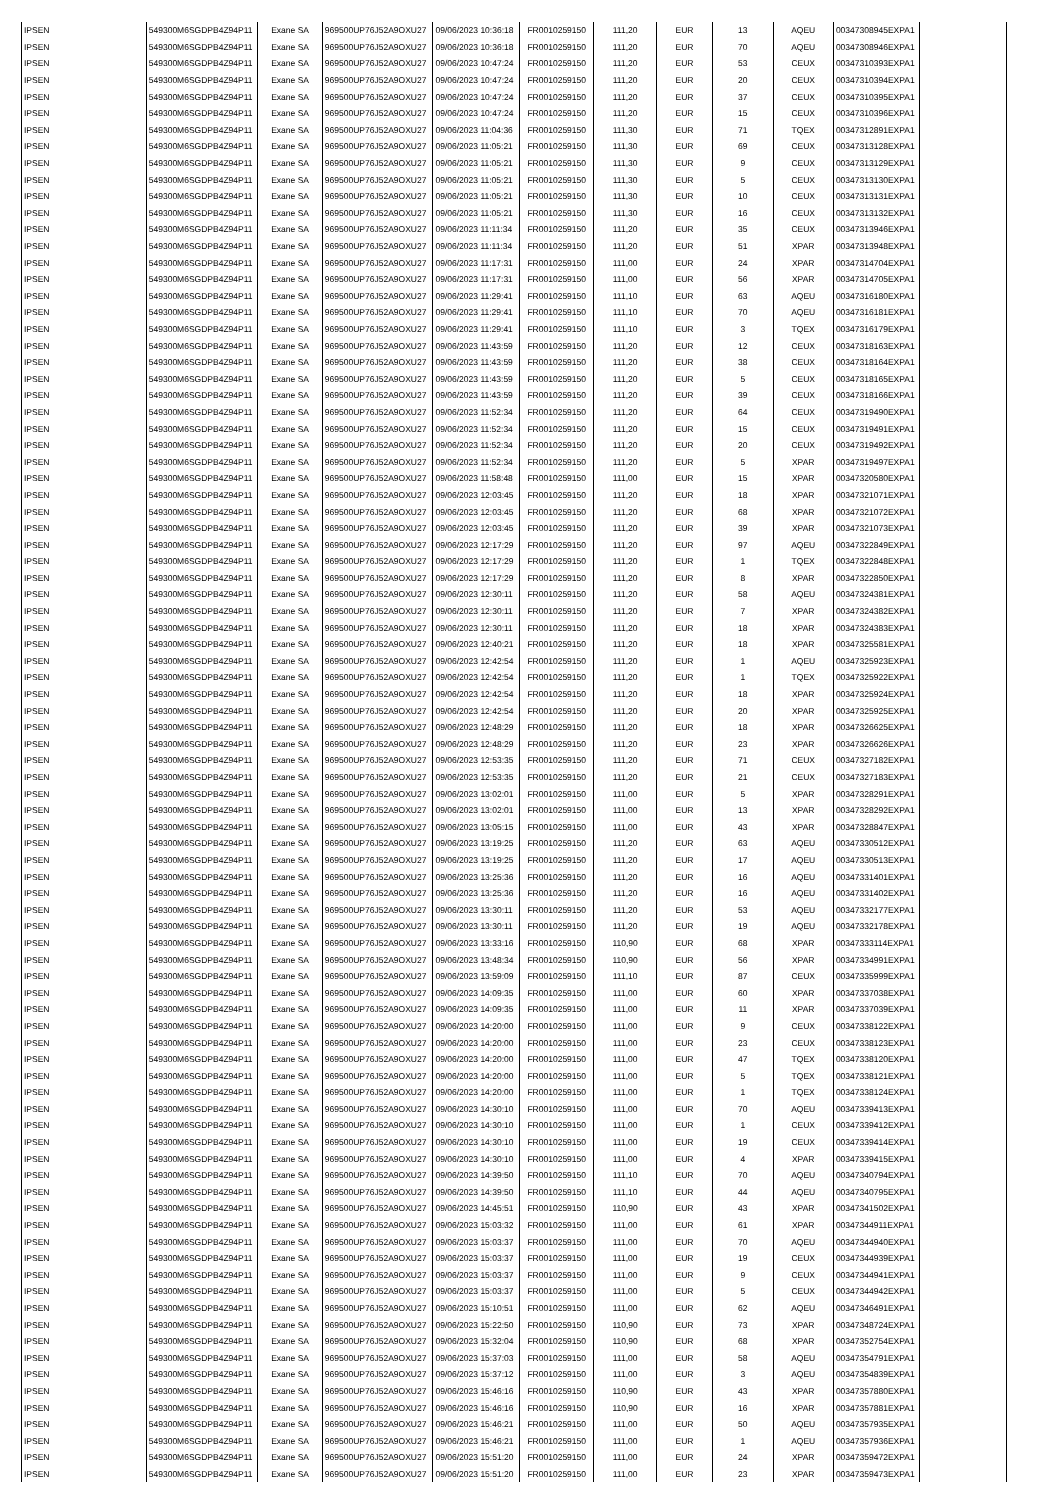| IPSEN | 549300M6SGDPB4Z94P11 | Exane SA | 969500UP76J52A9OXU27 | 09/06/2023 10:36:18 | FR0010259150 | 111,20 | EUR | 13 | AQEU | 00347308945EXPA1 | |
| IPSEN | 549300M6SGDPB4Z94P11 | Exane SA | 969500UP76J52A9OXU27 | 09/06/2023 10:36:18 | FR0010259150 | 111,20 | EUR | 70 | AQEU | 00347308946EXPA1 | |
| IPSEN | 549300M6SGDPB4Z94P11 | Exane SA | 969500UP76J52A9OXU27 | 09/06/2023 10:47:24 | FR0010259150 | 111,20 | EUR | 53 | CEUX | 00347310393EXPA1 | |
| IPSEN | 549300M6SGDPB4Z94P11 | Exane SA | 969500UP76J52A9OXU27 | 09/06/2023 10:47:24 | FR0010259150 | 111,20 | EUR | 20 | CEUX | 00347310394EXPA1 | |
| IPSEN | 549300M6SGDPB4Z94P11 | Exane SA | 969500UP76J52A9OXU27 | 09/06/2023 10:47:24 | FR0010259150 | 111,20 | EUR | 37 | CEUX | 00347310395EXPA1 | |
| IPSEN | 549300M6SGDPB4Z94P11 | Exane SA | 969500UP76J52A9OXU27 | 09/06/2023 10:47:24 | FR0010259150 | 111,20 | EUR | 15 | CEUX | 00347310396EXPA1 | |
| IPSEN | 549300M6SGDPB4Z94P11 | Exane SA | 969500UP76J52A9OXU27 | 09/06/2023 11:04:36 | FR0010259150 | 111,30 | EUR | 71 | TQEX | 00347312891EXPA1 | |
| IPSEN | 549300M6SGDPB4Z94P11 | Exane SA | 969500UP76J52A9OXU27 | 09/06/2023 11:05:21 | FR0010259150 | 111,30 | EUR | 69 | CEUX | 00347313128EXPA1 | |
| IPSEN | 549300M6SGDPB4Z94P11 | Exane SA | 969500UP76J52A9OXU27 | 09/06/2023 11:05:21 | FR0010259150 | 111,30 | EUR | 9 | CEUX | 00347313129EXPA1 | |
| IPSEN | 549300M6SGDPB4Z94P11 | Exane SA | 969500UP76J52A9OXU27 | 09/06/2023 11:05:21 | FR0010259150 | 111,30 | EUR | 5 | CEUX | 00347313130EXPA1 | |
| IPSEN | 549300M6SGDPB4Z94P11 | Exane SA | 969500UP76J52A9OXU27 | 09/06/2023 11:05:21 | FR0010259150 | 111,30 | EUR | 10 | CEUX | 00347313131EXPA1 | |
| IPSEN | 549300M6SGDPB4Z94P11 | Exane SA | 969500UP76J52A9OXU27 | 09/06/2023 11:05:21 | FR0010259150 | 111,30 | EUR | 16 | CEUX | 00347313132EXPA1 | |
| IPSEN | 549300M6SGDPB4Z94P11 | Exane SA | 969500UP76J52A9OXU27 | 09/06/2023 11:11:34 | FR0010259150 | 111,20 | EUR | 35 | CEUX | 00347313946EXPA1 | |
| IPSEN | 549300M6SGDPB4Z94P11 | Exane SA | 969500UP76J52A9OXU27 | 09/06/2023 11:11:34 | FR0010259150 | 111,20 | EUR | 51 | XPAR | 00347313948EXPA1 | |
| IPSEN | 549300M6SGDPB4Z94P11 | Exane SA | 969500UP76J52A9OXU27 | 09/06/2023 11:17:31 | FR0010259150 | 111,00 | EUR | 24 | XPAR | 00347314704EXPA1 | |
| IPSEN | 549300M6SGDPB4Z94P11 | Exane SA | 969500UP76J52A9OXU27 | 09/06/2023 11:17:31 | FR0010259150 | 111,00 | EUR | 56 | XPAR | 00347314705EXPA1 | |
| IPSEN | 549300M6SGDPB4Z94P11 | Exane SA | 969500UP76J52A9OXU27 | 09/06/2023 11:29:41 | FR0010259150 | 111,10 | EUR | 63 | AQEU | 00347316180EXPA1 | |
| IPSEN | 549300M6SGDPB4Z94P11 | Exane SA | 969500UP76J52A9OXU27 | 09/06/2023 11:29:41 | FR0010259150 | 111,10 | EUR | 70 | AQEU | 00347316181EXPA1 | |
| IPSEN | 549300M6SGDPB4Z94P11 | Exane SA | 969500UP76J52A9OXU27 | 09/06/2023 11:29:41 | FR0010259150 | 111,10 | EUR | 3 | TQEX | 00347316179EXPA1 | |
| IPSEN | 549300M6SGDPB4Z94P11 | Exane SA | 969500UP76J52A9OXU27 | 09/06/2023 11:43:59 | FR0010259150 | 111,20 | EUR | 12 | CEUX | 00347318163EXPA1 | |
| IPSEN | 549300M6SGDPB4Z94P11 | Exane SA | 969500UP76J52A9OXU27 | 09/06/2023 11:43:59 | FR0010259150 | 111,20 | EUR | 38 | CEUX | 00347318164EXPA1 | |
| IPSEN | 549300M6SGDPB4Z94P11 | Exane SA | 969500UP76J52A9OXU27 | 09/06/2023 11:43:59 | FR0010259150 | 111,20 | EUR | 5 | CEUX | 00347318165EXPA1 | |
| IPSEN | 549300M6SGDPB4Z94P11 | Exane SA | 969500UP76J52A9OXU27 | 09/06/2023 11:43:59 | FR0010259150 | 111,20 | EUR | 39 | CEUX | 00347318166EXPA1 | |
| IPSEN | 549300M6SGDPB4Z94P11 | Exane SA | 969500UP76J52A9OXU27 | 09/06/2023 11:52:34 | FR0010259150 | 111,20 | EUR | 64 | CEUX | 00347319490EXPA1 | |
| IPSEN | 549300M6SGDPB4Z94P11 | Exane SA | 969500UP76J52A9OXU27 | 09/06/2023 11:52:34 | FR0010259150 | 111,20 | EUR | 15 | CEUX | 00347319491EXPA1 | |
| IPSEN | 549300M6SGDPB4Z94P11 | Exane SA | 969500UP76J52A9OXU27 | 09/06/2023 11:52:34 | FR0010259150 | 111,20 | EUR | 20 | CEUX | 00347319492EXPA1 | |
| IPSEN | 549300M6SGDPB4Z94P11 | Exane SA | 969500UP76J52A9OXU27 | 09/06/2023 11:52:34 | FR0010259150 | 111,20 | EUR | 5 | XPAR | 00347319497EXPA1 | |
| IPSEN | 549300M6SGDPB4Z94P11 | Exane SA | 969500UP76J52A9OXU27 | 09/06/2023 11:58:48 | FR0010259150 | 111,00 | EUR | 15 | XPAR | 00347320580EXPA1 | |
| IPSEN | 549300M6SGDPB4Z94P11 | Exane SA | 969500UP76J52A9OXU27 | 09/06/2023 12:03:45 | FR0010259150 | 111,20 | EUR | 18 | XPAR | 00347321071EXPA1 | |
| IPSEN | 549300M6SGDPB4Z94P11 | Exane SA | 969500UP76J52A9OXU27 | 09/06/2023 12:03:45 | FR0010259150 | 111,20 | EUR | 68 | XPAR | 00347321072EXPA1 | |
| IPSEN | 549300M6SGDPB4Z94P11 | Exane SA | 969500UP76J52A9OXU27 | 09/06/2023 12:03:45 | FR0010259150 | 111,20 | EUR | 39 | XPAR | 00347321073EXPA1 | |
| IPSEN | 549300M6SGDPB4Z94P11 | Exane SA | 969500UP76J52A9OXU27 | 09/06/2023 12:17:29 | FR0010259150 | 111,20 | EUR | 97 | AQEU | 00347322849EXPA1 | |
| IPSEN | 549300M6SGDPB4Z94P11 | Exane SA | 969500UP76J52A9OXU27 | 09/06/2023 12:17:29 | FR0010259150 | 111,20 | EUR | 1 | TQEX | 00347322848EXPA1 | |
| IPSEN | 549300M6SGDPB4Z94P11 | Exane SA | 969500UP76J52A9OXU27 | 09/06/2023 12:17:29 | FR0010259150 | 111,20 | EUR | 8 | XPAR | 00347322850EXPA1 | |
| IPSEN | 549300M6SGDPB4Z94P11 | Exane SA | 969500UP76J52A9OXU27 | 09/06/2023 12:30:11 | FR0010259150 | 111,20 | EUR | 58 | AQEU | 00347324381EXPA1 | |
| IPSEN | 549300M6SGDPB4Z94P11 | Exane SA | 969500UP76J52A9OXU27 | 09/06/2023 12:30:11 | FR0010259150 | 111,20 | EUR | 7 | XPAR | 00347324382EXPA1 | |
| IPSEN | 549300M6SGDPB4Z94P11 | Exane SA | 969500UP76J52A9OXU27 | 09/06/2023 12:30:11 | FR0010259150 | 111,20 | EUR | 18 | XPAR | 00347324383EXPA1 | |
| IPSEN | 549300M6SGDPB4Z94P11 | Exane SA | 969500UP76J52A9OXU27 | 09/06/2023 12:40:21 | FR0010259150 | 111,20 | EUR | 18 | XPAR | 00347325581EXPA1 | |
| IPSEN | 549300M6SGDPB4Z94P11 | Exane SA | 969500UP76J52A9OXU27 | 09/06/2023 12:42:54 | FR0010259150 | 111,20 | EUR | 1 | AQEU | 00347325923EXPA1 | |
| IPSEN | 549300M6SGDPB4Z94P11 | Exane SA | 969500UP76J52A9OXU27 | 09/06/2023 12:42:54 | FR0010259150 | 111,20 | EUR | 1 | TQEX | 00347325922EXPA1 | |
| IPSEN | 549300M6SGDPB4Z94P11 | Exane SA | 969500UP76J52A9OXU27 | 09/06/2023 12:42:54 | FR0010259150 | 111,20 | EUR | 18 | XPAR | 00347325924EXPA1 | |
| IPSEN | 549300M6SGDPB4Z94P11 | Exane SA | 969500UP76J52A9OXU27 | 09/06/2023 12:42:54 | FR0010259150 | 111,20 | EUR | 20 | XPAR | 00347325925EXPA1 | |
| IPSEN | 549300M6SGDPB4Z94P11 | Exane SA | 969500UP76J52A9OXU27 | 09/06/2023 12:48:29 | FR0010259150 | 111,20 | EUR | 18 | XPAR | 00347326625EXPA1 | |
| IPSEN | 549300M6SGDPB4Z94P11 | Exane SA | 969500UP76J52A9OXU27 | 09/06/2023 12:48:29 | FR0010259150 | 111,20 | EUR | 23 | XPAR | 00347326626EXPA1 | |
| IPSEN | 549300M6SGDPB4Z94P11 | Exane SA | 969500UP76J52A9OXU27 | 09/06/2023 12:53:35 | FR0010259150 | 111,20 | EUR | 71 | CEUX | 00347327182EXPA1 | |
| IPSEN | 549300M6SGDPB4Z94P11 | Exane SA | 969500UP76J52A9OXU27 | 09/06/2023 12:53:35 | FR0010259150 | 111,20 | EUR | 21 | CEUX | 00347327183EXPA1 | |
| IPSEN | 549300M6SGDPB4Z94P11 | Exane SA | 969500UP76J52A9OXU27 | 09/06/2023 13:02:01 | FR0010259150 | 111,00 | EUR | 5 | XPAR | 00347328291EXPA1 | |
| IPSEN | 549300M6SGDPB4Z94P11 | Exane SA | 969500UP76J52A9OXU27 | 09/06/2023 13:02:01 | FR0010259150 | 111,00 | EUR | 13 | XPAR | 00347328292EXPA1 | |
| IPSEN | 549300M6SGDPB4Z94P11 | Exane SA | 969500UP76J52A9OXU27 | 09/06/2023 13:05:15 | FR0010259150 | 111,00 | EUR | 43 | XPAR | 00347328847EXPA1 | |
| IPSEN | 549300M6SGDPB4Z94P11 | Exane SA | 969500UP76J52A9OXU27 | 09/06/2023 13:19:25 | FR0010259150 | 111,20 | EUR | 63 | AQEU | 00347330512EXPA1 | |
| IPSEN | 549300M6SGDPB4Z94P11 | Exane SA | 969500UP76J52A9OXU27 | 09/06/2023 13:19:25 | FR0010259150 | 111,20 | EUR | 17 | AQEU | 00347330513EXPA1 | |
| IPSEN | 549300M6SGDPB4Z94P11 | Exane SA | 969500UP76J52A9OXU27 | 09/06/2023 13:25:36 | FR0010259150 | 111,20 | EUR | 16 | AQEU | 00347331401EXPA1 | |
| IPSEN | 549300M6SGDPB4Z94P11 | Exane SA | 969500UP76J52A9OXU27 | 09/06/2023 13:25:36 | FR0010259150 | 111,20 | EUR | 16 | AQEU | 00347331402EXPA1 | |
| IPSEN | 549300M6SGDPB4Z94P11 | Exane SA | 969500UP76J52A9OXU27 | 09/06/2023 13:30:11 | FR0010259150 | 111,20 | EUR | 53 | AQEU | 00347332177EXPA1 | |
| IPSEN | 549300M6SGDPB4Z94P11 | Exane SA | 969500UP76J52A9OXU27 | 09/06/2023 13:30:11 | FR0010259150 | 111,20 | EUR | 19 | AQEU | 00347332178EXPA1 | |
| IPSEN | 549300M6SGDPB4Z94P11 | Exane SA | 969500UP76J52A9OXU27 | 09/06/2023 13:33:16 | FR0010259150 | 110,90 | EUR | 68 | XPAR | 00347333114EXPA1 | |
| IPSEN | 549300M6SGDPB4Z94P11 | Exane SA | 969500UP76J52A9OXU27 | 09/06/2023 13:48:34 | FR0010259150 | 110,90 | EUR | 56 | XPAR | 00347334991EXPA1 | |
| IPSEN | 549300M6SGDPB4Z94P11 | Exane SA | 969500UP76J52A9OXU27 | 09/06/2023 13:59:09 | FR0010259150 | 111,10 | EUR | 87 | CEUX | 00347335999EXPA1 | |
| IPSEN | 549300M6SGDPB4Z94P11 | Exane SA | 969500UP76J52A9OXU27 | 09/06/2023 14:09:35 | FR0010259150 | 111,00 | EUR | 60 | XPAR | 00347337038EXPA1 | |
| IPSEN | 549300M6SGDPB4Z94P11 | Exane SA | 969500UP76J52A9OXU27 | 09/06/2023 14:09:35 | FR0010259150 | 111,00 | EUR | 11 | XPAR | 00347337039EXPA1 | |
| IPSEN | 549300M6SGDPB4Z94P11 | Exane SA | 969500UP76J52A9OXU27 | 09/06/2023 14:20:00 | FR0010259150 | 111,00 | EUR | 9 | CEUX | 00347338122EXPA1 | |
| IPSEN | 549300M6SGDPB4Z94P11 | Exane SA | 969500UP76J52A9OXU27 | 09/06/2023 14:20:00 | FR0010259150 | 111,00 | EUR | 23 | CEUX | 00347338123EXPA1 | |
| IPSEN | 549300M6SGDPB4Z94P11 | Exane SA | 969500UP76J52A9OXU27 | 09/06/2023 14:20:00 | FR0010259150 | 111,00 | EUR | 47 | TQEX | 00347338120EXPA1 | |
| IPSEN | 549300M6SGDPB4Z94P11 | Exane SA | 969500UP76J52A9OXU27 | 09/06/2023 14:20:00 | FR0010259150 | 111,00 | EUR | 5 | TQEX | 00347338121EXPA1 | |
| IPSEN | 549300M6SGDPB4Z94P11 | Exane SA | 969500UP76J52A9OXU27 | 09/06/2023 14:20:00 | FR0010259150 | 111,00 | EUR | 1 | TQEX | 00347338124EXPA1 | |
| IPSEN | 549300M6SGDPB4Z94P11 | Exane SA | 969500UP76J52A9OXU27 | 09/06/2023 14:30:10 | FR0010259150 | 111,00 | EUR | 70 | AQEU | 00347339413EXPA1 | |
| IPSEN | 549300M6SGDPB4Z94P11 | Exane SA | 969500UP76J52A9OXU27 | 09/06/2023 14:30:10 | FR0010259150 | 111,00 | EUR | 1 | CEUX | 00347339412EXPA1 | |
| IPSEN | 549300M6SGDPB4Z94P11 | Exane SA | 969500UP76J52A9OXU27 | 09/06/2023 14:30:10 | FR0010259150 | 111,00 | EUR | 19 | CEUX | 00347339414EXPA1 | |
| IPSEN | 549300M6SGDPB4Z94P11 | Exane SA | 969500UP76J52A9OXU27 | 09/06/2023 14:30:10 | FR0010259150 | 111,00 | EUR | 4 | XPAR | 00347339415EXPA1 | |
| IPSEN | 549300M6SGDPB4Z94P11 | Exane SA | 969500UP76J52A9OXU27 | 09/06/2023 14:39:50 | FR0010259150 | 111,10 | EUR | 70 | AQEU | 00347340794EXPA1 | |
| IPSEN | 549300M6SGDPB4Z94P11 | Exane SA | 969500UP76J52A9OXU27 | 09/06/2023 14:39:50 | FR0010259150 | 111,10 | EUR | 44 | AQEU | 00347340795EXPA1 | |
| IPSEN | 549300M6SGDPB4Z94P11 | Exane SA | 969500UP76J52A9OXU27 | 09/06/2023 14:45:51 | FR0010259150 | 110,90 | EUR | 43 | XPAR | 00347341502EXPA1 | |
| IPSEN | 549300M6SGDPB4Z94P11 | Exane SA | 969500UP76J52A9OXU27 | 09/06/2023 15:03:32 | FR0010259150 | 111,00 | EUR | 61 | XPAR | 00347344911EXPA1 | |
| IPSEN | 549300M6SGDPB4Z94P11 | Exane SA | 969500UP76J52A9OXU27 | 09/06/2023 15:03:37 | FR0010259150 | 111,00 | EUR | 70 | AQEU | 00347344940EXPA1 | |
| IPSEN | 549300M6SGDPB4Z94P11 | Exane SA | 969500UP76J52A9OXU27 | 09/06/2023 15:03:37 | FR0010259150 | 111,00 | EUR | 19 | CEUX | 00347344939EXPA1 | |
| IPSEN | 549300M6SGDPB4Z94P11 | Exane SA | 969500UP76J52A9OXU27 | 09/06/2023 15:03:37 | FR0010259150 | 111,00 | EUR | 9 | CEUX | 00347344941EXPA1 | |
| IPSEN | 549300M6SGDPB4Z94P11 | Exane SA | 969500UP76J52A9OXU27 | 09/06/2023 15:03:37 | FR0010259150 | 111,00 | EUR | 5 | CEUX | 00347344942EXPA1 | |
| IPSEN | 549300M6SGDPB4Z94P11 | Exane SA | 969500UP76J52A9OXU27 | 09/06/2023 15:10:51 | FR0010259150 | 111,00 | EUR | 62 | AQEU | 00347346491EXPA1 | |
| IPSEN | 549300M6SGDPB4Z94P11 | Exane SA | 969500UP76J52A9OXU27 | 09/06/2023 15:22:50 | FR0010259150 | 110,90 | EUR | 73 | XPAR | 00347348724EXPA1 | |
| IPSEN | 549300M6SGDPB4Z94P11 | Exane SA | 969500UP76J52A9OXU27 | 09/06/2023 15:32:04 | FR0010259150 | 110,90 | EUR | 68 | XPAR | 00347352754EXPA1 | |
| IPSEN | 549300M6SGDPB4Z94P11 | Exane SA | 969500UP76J52A9OXU27 | 09/06/2023 15:37:03 | FR0010259150 | 111,00 | EUR | 58 | AQEU | 00347354791EXPA1 | |
| IPSEN | 549300M6SGDPB4Z94P11 | Exane SA | 969500UP76J52A9OXU27 | 09/06/2023 15:37:12 | FR0010259150 | 111,00 | EUR | 3 | AQEU | 00347354839EXPA1 | |
| IPSEN | 549300M6SGDPB4Z94P11 | Exane SA | 969500UP76J52A9OXU27 | 09/06/2023 15:46:16 | FR0010259150 | 110,90 | EUR | 43 | XPAR | 00347357880EXPA1 | |
| IPSEN | 549300M6SGDPB4Z94P11 | Exane SA | 969500UP76J52A9OXU27 | 09/06/2023 15:46:16 | FR0010259150 | 110,90 | EUR | 16 | XPAR | 00347357881EXPA1 | |
| IPSEN | 549300M6SGDPB4Z94P11 | Exane SA | 969500UP76J52A9OXU27 | 09/06/2023 15:46:21 | FR0010259150 | 111,00 | EUR | 50 | AQEU | 00347357935EXPA1 | |
| IPSEN | 549300M6SGDPB4Z94P11 | Exane SA | 969500UP76J52A9OXU27 | 09/06/2023 15:46:21 | FR0010259150 | 111,00 | EUR | 1 | AQEU | 00347357936EXPA1 | |
| IPSEN | 549300M6SGDPB4Z94P11 | Exane SA | 969500UP76J52A9OXU27 | 09/06/2023 15:51:20 | FR0010259150 | 111,00 | EUR | 24 | XPAR | 00347359472EXPA1 | |
| IPSEN | 549300M6SGDPB4Z94P11 | Exane SA | 969500UP76J52A9OXU27 | 09/06/2023 15:51:20 | FR0010259150 | 111,00 | EUR | 23 | XPAR | 00347359473EXPA1 | |